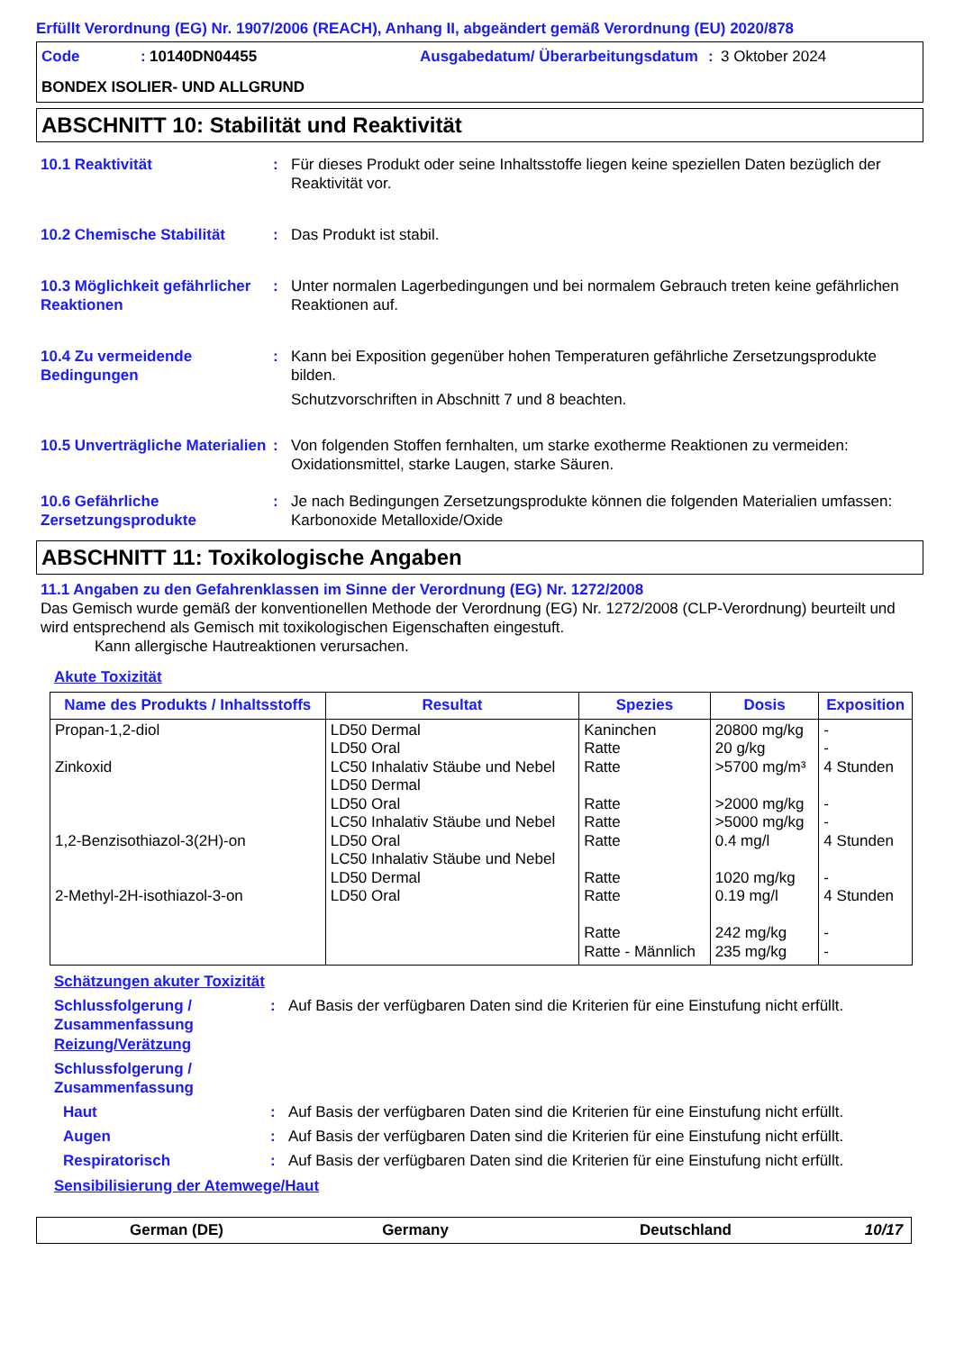Erfüllt Verordnung (EG) Nr. 1907/2006 (REACH), Anhang II, abgeändert gemäß Verordnung (EU) 2020/878
Code: 10140DN04455 Ausgabedatum/ Überarbeitungsdatum: 3 Oktober 2024 BONDEX ISOLIER- UND ALLGRUND
ABSCHNITT 10: Stabilität und Reaktivität
10.1 Reaktivität:
Für dieses Produkt oder seine Inhaltsstoffe liegen keine speziellen Daten bezüglich der Reaktivität vor.
10.2 Chemische Stabilität:
Das Produkt ist stabil.
10.3 Möglichkeit gefährlicher Reaktionen:
Unter normalen Lagerbedingungen und bei normalem Gebrauch treten keine gefährlichen Reaktionen auf.
10.4 Zu vermeidende Bedingungen:
Kann bei Exposition gegenüber hohen Temperaturen gefährliche Zersetzungsprodukte bilden.
Schutzvorschriften in Abschnitt 7 und 8 beachten.
10.5 Unverträgliche Materialien:
Von folgenden Stoffen fernhalten, um starke exotherme Reaktionen zu vermeiden: Oxidationsmittel, starke Laugen, starke Säuren.
10.6 Gefährliche Zersetzungsprodukte:
Je nach Bedingungen Zersetzungsprodukte können die folgenden Materialien umfassen: Karbonoxide Metalloxide/Oxide
ABSCHNITT 11: Toxikologische Angaben
11.1 Angaben zu den Gefahrenklassen im Sinne der Verordnung (EG) Nr. 1272/2008
Das Gemisch wurde gemäß der konventionellen Methode der Verordnung (EG) Nr. 1272/2008 (CLP-Verordnung) beurteilt und wird entsprechend als Gemisch mit toxikologischen Eigenschaften eingestuft.
Kann allergische Hautreaktionen verursachen.
Akute Toxizität
| Name des Produkts / Inhaltsstoffs | Resultat | Spezies | Dosis | Exposition |
| --- | --- | --- | --- | --- |
| Propan-1,2-diol Zinkoxid 1,2-Benzisothiazol-3(2H)-on 2-Methyl-2H-isothiazol-3-on | LD50 Dermal LD50 Oral LC50 Inhalativ Stäube und Nebel LD50 Dermal LD50 Oral LC50 Inhalativ Stäube und Nebel LD50 Oral LC50 Inhalativ Stäube und Nebel LD50 Dermal LD50 Oral | Kaninchen Ratte Ratte Ratte Ratte Ratte Ratte Ratte Ratte Ratte - Männlich | 20800 mg/kg 20 g/kg >5700 mg/m³ >2000 mg/kg >5000 mg/kg 0.4 mg/l 1020 mg/kg 0.19 mg/l 242 mg/kg 235 mg/kg | - - 4 Stunden - - 4 Stunden - 4 Stunden - - |
Schätzungen akuter Toxizität
Schlussfolgerung / Zusammenfassung: Auf Basis der verfügbaren Daten sind die Kriterien für eine Einstufung nicht erfüllt.
Reizung/Verätzung
Schlussfolgerung / Zusammenfassung
Haut: Auf Basis der verfügbaren Daten sind die Kriterien für eine Einstufung nicht erfüllt.
Augen: Auf Basis der verfügbaren Daten sind die Kriterien für eine Einstufung nicht erfüllt.
Respiratorisch: Auf Basis der verfügbaren Daten sind die Kriterien für eine Einstufung nicht erfüllt.
Sensibilisierung der Atemwege/Haut
German (DE) Germany Deutschland 10/17